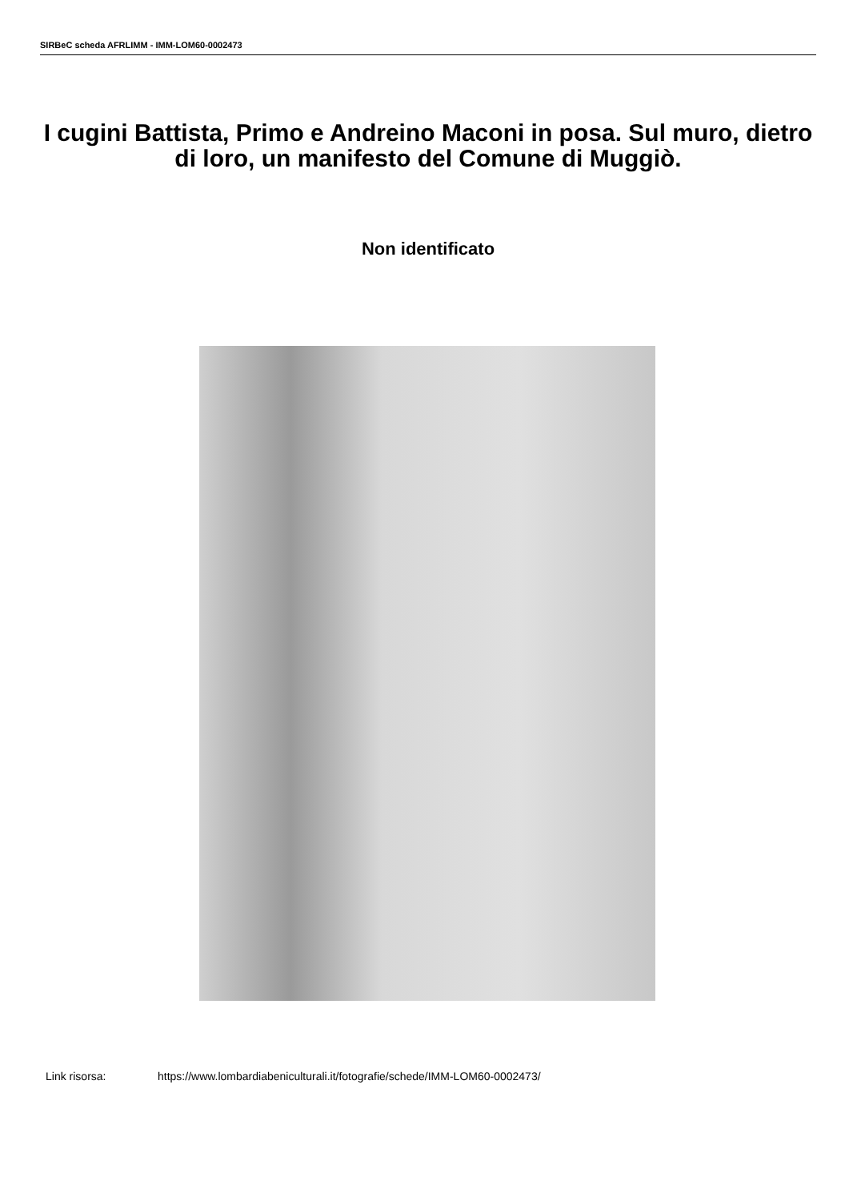SIRBeC scheda AFRLIMM - IMM-LOM60-0002473
I cugini Battista, Primo e Andreino Maconi in posa. Sul muro, dietro di loro, un manifesto del Comune di Muggiò.
Non identificato
Link risorsa: https://www.lombardiabeniculturali.it/fotografie/schede/IMM-LOM60-0002473/